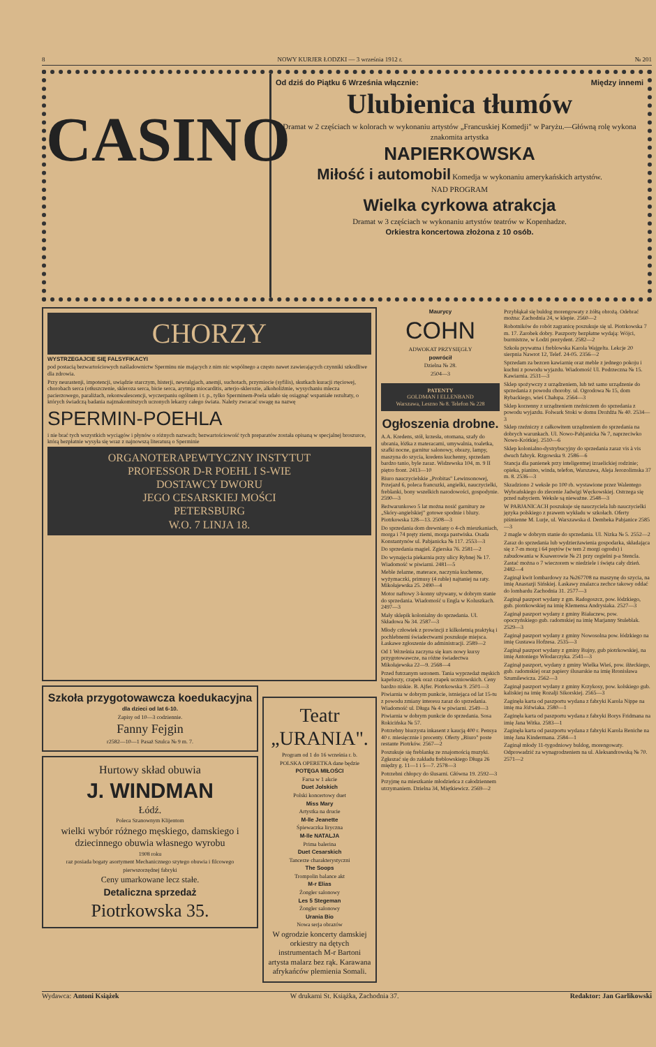8 NOWY KURJER ŁODZKI — 3 września 1912 r. № 201
CASINO
Od dziś do Piątku 6 Września włącznie: Między innemi
Ulubienica tłumów
Dramat w 2 częściach w kolorach w wykonaniu artystów „Francuskiej Komedji" w Paryżu.—Główną rolę wykona
znakomita artystka
NAPIERKOWSKA
Miłość i automobil Komedja w wykonaniu amerykańskich artystów.
NAD PROGRAM
Wielka cyrkowa atrakcja
Dramat w 3 częściach w wykonaniu artystów teatrów w Kopenhadze.
Orkiestra koncertowa złożona z 10 osób.
CHORZY
WYSTRZEGAJCIE SIĘ FALSYFIKACYI
pod postacią bezwartościowych naśladownictw Sperminu nie mających z nim nic wspólnego a często nawet zawierających czynniki szkodliwe dla zdrowia.
Przy neurastenji, impotencji, uwiądzie starczym, histerji, newralgjach, anemji, suchotach, przymiocie (syfilis), skutkach kuracji rtęciowej, chorobach serca (otłuszczenie, skleroza serca, bicie serca, arytmja miocarditis, arterjo-sklerozie, alkoholiźmie, wysychaniu mlecza pacierzowego, paraliżach, rekonwalescencji, wyczerpaniu ogólnem i t. p., tylko Sperminem-Poela udało się osiągnąć wspaniałe rezultaty, o których świadczą badania najznakomitszych uczonych lekarzy całego świata. Należy zwracać uwagę na nazwę
SPERMIN-POEHLA
i nie brać tych wszystkich wyciągów i płynów o różnych nazwach; bezwartościowość tych preparatów została opisaną w specjalnej broszurce, którą bezpłatnie wysyła się wraz z najnowszą literaturą o Sperminie
ORGANOTERAPEWTYCZNY INSTYTUT
PROFESSOR D-R POEHL I S-WIE
DOSTAWCY DWORU
JEGO CESARSKIEJ MOŚCI
PETERSBURG
W.O. 7 LINJA 18.
Szkoła przygotowawcza koedukacyjna
dla dzieci od lat 6-10.
Zapisy od 10—3 codziennie.
Fanny Fejgin
r2582—10—1 Pasaż Szulca № 9 m. 7.
Hurtowy skład obuwia
J. WINDMAN
Łódź.
Poleca Szanownym Klijentom
wielki wybór różnego męskiego, damskiego i dziecinnego obuwia własnego wyrobu
1908 roku
raz posiada bogaty asortyment Mechanicznego szytego obuwia i filcowego
pierwszorzędnej fabryki
Ceny umarkowane lecz stałe.
Detaliczna sprzedaż
Piotrkowska 35.
Teatr „URANIA".
Program od 1 do 16 września r. b.
POLSKA OPERETKA dane będzie
POTĘGA MIŁOŚCI
Farsa w 1 akcie
Duet Jolskich
Polski koncertowy duet
Miss Mary
Artystka na drucie
M-lle Jeanette
Śpiewaczka liryczna
M-lle NATALJA
Prima balerina
Duet Cesarskich
Tancerze charakterystyczni
The Soops
Trompolin balance akt
M-r Elias
Żongler salonowy
Les 5 Stegeman
Żongler salonowy
Urania Bio
Nowa serja obrazów
W ogrodzie koncerty damskiej orkiestry na dętych instrumentach M-r Bartoni artysta malarz bez rąk. Karawana afrykańców plemienia Somali.
Maurycy
COHN
ADWOKAT PRZYSIĘGŁY
powrócił
Dzielna № 28.
2504—3
PATENTY
GOLDMAN I ELLENBAND
Warszawa, Leszno № 8. Telefon № 228
Ogłoszenia drobne.
A.A. Kredens, stół, krzesła, otomana, szafy do ubrania, łóżka z materacami, umywalnia, toaletka, szafki nocne, garnitur salonowy, obrazy, lampy, maszyna do szycia, kredens kuchenny, sprzedam bardzo tanio, byle zaraz. Widzewska 104, m. 9 II piętro front. 2413—10
Biuro nauczycielskie „Probitas" Lewinsonowej, Przejazd 6, poleca francuzki, angielki, nauczycielki, freblanki, bony wszelkich narodowości, gospodynie. 2590—3
Beżwarunkowo 5 lat można nosić garnitury ze „Skóry-angielskiej" gotowe spodnie i bluzy. Piotrkowska 128—13. 2508—3
Do sprzedania dom drewniany o 4-ch mieszkaniach, morga i 74 pręty ziemi, morga pastwiska. Osada Konstantynów ul. Pabjanicka № 117. 2553—3
Do sprzedania magiel. Zgierska 76. 2581—2
Do wynajęcia piekarnia przy ulicy Rybnej № 17. Wiadomość w piwiarni. 2481—5
Meble żelazne, materace, naczynia kuchenne, wyżymaczki, primusy (4 ruble) najtaniej na raty. Mikołajewska 25. 2490—4
Motor naftowy 3-konny używany, w dobrym stanie do sprzedania. Wiadomość u Engla w Koluszkach. 2497—3
Mały sklepik kolonialny do sprzedania. Ul. Składowa № 34. 2587—3
Młody człowiek z prowincji z kilkoletnią praktyką i pochlebnemi świadectwami poszukuje miejsca. Łaskawe zgłoszenie do administracji. 2589—2
Od 1 Września zaczyna się kurs nowy kursy przygotowawcze, na różne świadectwa Mikołajewska 22—9. 2568—4
Przed futrzanym sezonem. Tania wyprzedaż męskich kapeluszy, czapek oraz czapek uczniowskich. Ceny bardzo niskie. B. Ajfer. Piotrkowska 9. 2501—3
Piwiarnia w dobrym punkcie, istniejąca od lat 15-tu z powodu zmiany interesu zaraz do sprzedania. Wiadomość ul. Długa № 4 w piwiarni. 2549—3
Piwiarnia w dobrym punkcie do sprzedania. Sosa Rokicińska № 57.
Potrzebny biurzysta inkasent z kaucją 400 r. Pensya 40 r. miesięcznie i procenty. Oferty „Biuro" poste restante Piotrków. 2567—2
Poszukuje się freblankę ze znajomością muzyki. Zgłaszać się do zakładu freblowskiego Długa 26 między g. 11—1 i 5—7. 2578—3
Potrzebni chłopcy do ślusarni. Główna 19. 2592—3
Przyjmę na mieszkanie młodzieńca z całodziennem utrzymaniem. Dzielna 34, Miętkiewicz. 2569—2
Przybłąkał się buldog morengowaty z żółtą obrożą. Odebrać można: Zachodnia 24, w klepie. 2560—2
Robotników do robót zagranicę poszukuje się ul. Piotrkowska 7 m. 17. Zarobek dobry. Paszporty bezpłatne wydają: Wójci, burmistrze, w Łodzi prezydent. 2582—2
Szkoła prywatna i freblowska Karola Wajgelta. Lekcje 20 sierpnia Nawrot 12, Telef. 24-05. 2356—2
Sprzedam za bezcen kawiarnię oraz meble z jednego pokoju i kuchni z powodu wyjazdu. Wiadomość Ul. Podrzeczna № 15. Kawiarnia. 2531—3
Sklep spożywczy z urządzeniem, lub też samo urządzenie do sprzedania z powodu choroby. ul. Ogrodowa № 15, dom Rybackiego, wieś Chałupa. 2564—3
Sklep korzenny z urządzeniem rzeźniczem do sprzedania z powodu wyjazdu. Folwark Stoki w domu Drożdża № 40. 2534—3
Sklep rzeźniczy z całkowitem urządzeniem do sprzedania na dobrych warunkach. Ul. Nowo-Pabjanicka № 7, naprzeciwko Nowo-Krótkiej. 2510—6
Sklep kolonialno-dystrybucyjny do sprzedania zaraz vis à vis dwuch fabryk. Rzgowska 9. 2586—6
Stancja dla panienek przy inteligentnej izraelickiej rodzinie; opieka, pianino, winda, telefon, Warszawa, Aleja Jerozolimska 37 m. 8. 2536—3
Skradziono 2 weksle po 100 rb. wystawione przez Walentego Wybrańskiego do zlecenie Jadwigi Węckowskiej. Ostrzega się przed nabyciem. Weksle są nieważne. 2548—3
W PABJANICACH poszukuje się nauczyciela lub nauczycielki języka polskiego z prawem wykładu w szkołach. Oferty piśmienne M. Lurje, ul. Warszawska d. Dembeka Pabjanice 2585—3
2 magle w dobrym stanie do sprzedania. Ul. Nizka № 5. 2552—2
Zaraz do sprzedania lub wydzierżawienia gospodarka, składająca się z 7-m morg i 64 prętów (w tem 2 morgi ogrodu) i zabudowania w Ksawerowie № 21 przy cegielni p-a Stencla. Zastać można o 7 wieczorem w niedziele i święta cały dzień. 2482—4
Zaginął kwit lombardowy za №267708 na maszynę do szycia, na imię Anastazji Sińskiej. Łaskawy znalazca zechce takowy oddać do lombardu Zachodnia 31. 2577—3
Zaginął paszport wydany z gm. Radogoszcz, pow. łódzkiego, gub. piotrkowskiej na imię Klemensa Andrysiaka. 2527—3
Zaginął paszport wydany z gminy Białaczew, pow. opoczyńskiego gub. radomskiej na imię Marjanny Stuleblak. 2529—3
Zaginął paszport wydany z gminy Nowosolna pow. łódzkiego na imię Gustawa Hofzesa. 2535—3
Zaginął paszport wydany z gminy Bujny, gub piotrkowskiej, na imię Antoniego Włodarczyka. 2541—3
Zaginął paszport, wydany z gminy Wielka Wieś, pow. iłżeckiego, gub. radomskiej oraz papiery ślusarskie na imię Bronisława Szumilewicza. 2562—3
Zaginął paszport wydany z gminy Krzykosy, pow. kolskiego gub. kaliskiej na imię Rozalji Sikorskiej. 2565—3
Zaginęła karta od paszportu wydana z fabryki Karola Nippe na imię ma Jóźwiaka. 2580—1
Zaginęła karta od paszportu wydana z fabryki Borys Fridmana na imię Jana Witka. 2583—1
Zaginęła karta od paszportu wydana z fabryki Karola Beniche na imię Jana Kindermana. 2584—1
Zaginął młody 11-tygodniowy buldog, morengowaty. Odprowadzić za wynagrodzeniem na ul. Aleksandrowską № 70. 2571—2
Wydawca: Antoni Książek W drukarni St. Książka, Zachodnia 37. Redaktor: Jan Garlikowski